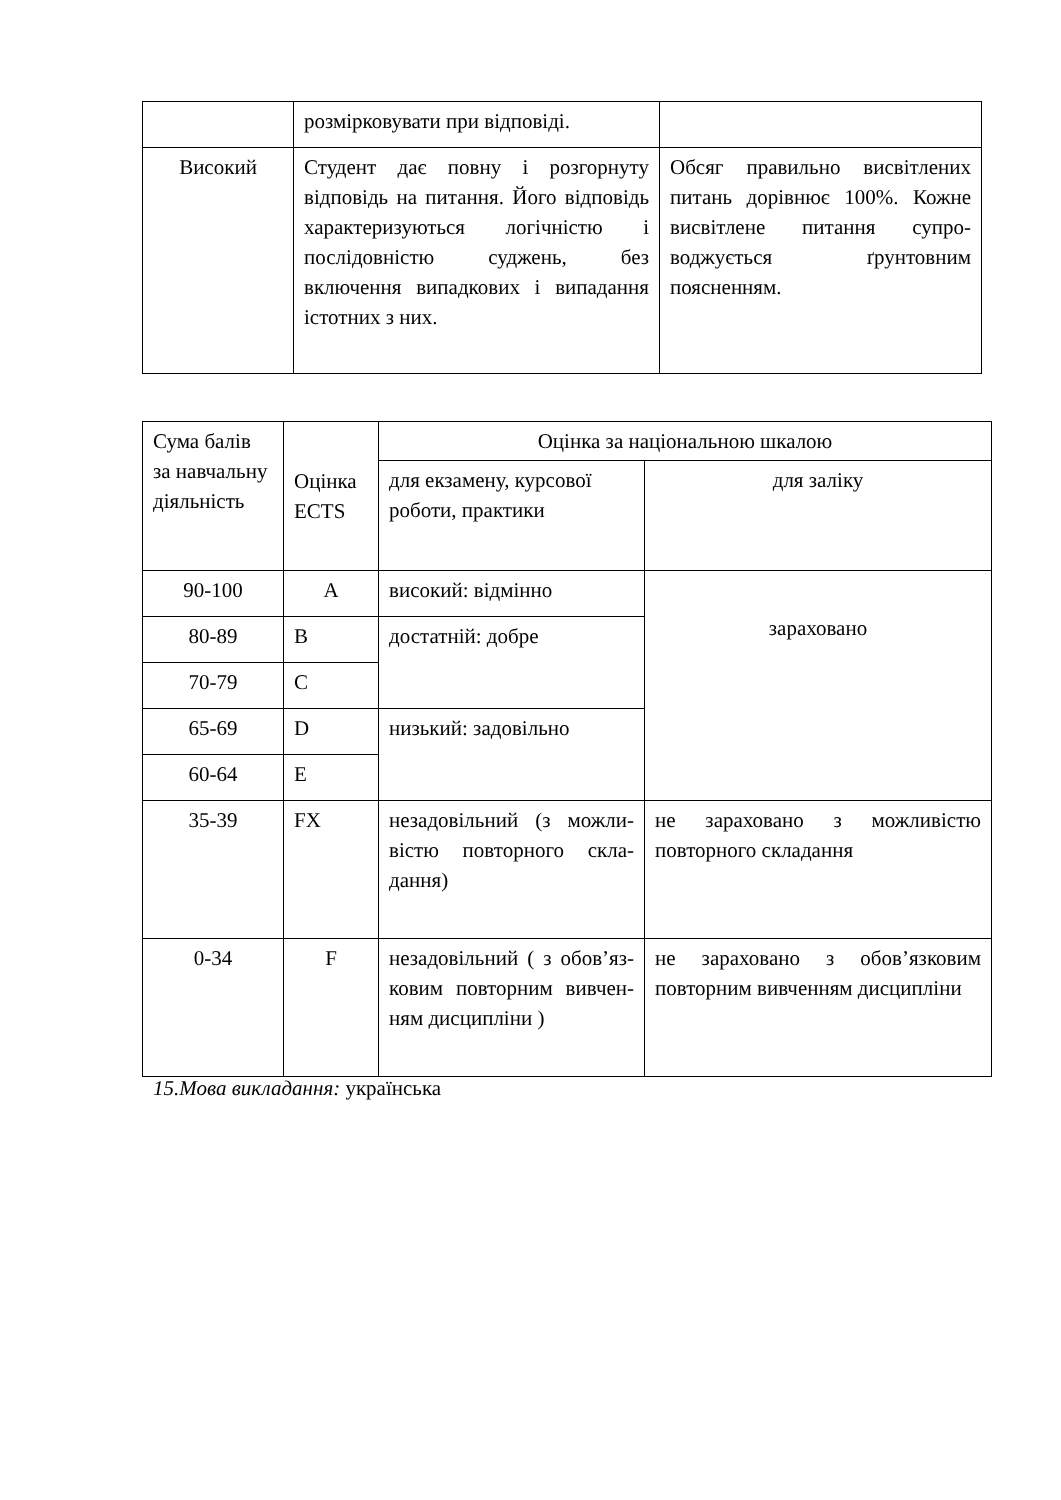| | розмірковувати при відповіді. | |
| Високий | Студент дає повну і розгорнуту відповідь на питання. Його відповідь характеризуються логічністю і послідовністю суджень, без включення випадкових і випадання істотних з них. | Обсяг правильно висвітлених питань дорівнює 100%. Кожне висвітлене питання супро-воджується ґрунтовним поясненням. |
| Сума балів за навчальну діяльність | Оцінка ECTS | Оцінка за національною шкалою | |
| | | для екзамену, курсової роботи, практики | для заліку |
| 90-100 | A | високий: відмінно | зараховано |
| 80-89 | B | достатній: добре | |
| 70-79 | C | | |
| 65-69 | D | низький: задовільно | |
| 60-64 | E | | |
| 35-39 | FX | незадовільний (з можли-вістю повторного скла-дання) | не зараховано з можливістю повторного складання |
| 0-34 | F | незадовільний ( з обов’яз-ковим повторним вивчен-ням дисципліни ) | не зараховано з обов’язковим повторним вивченням дисципліни |
15.Мова викладання: українська